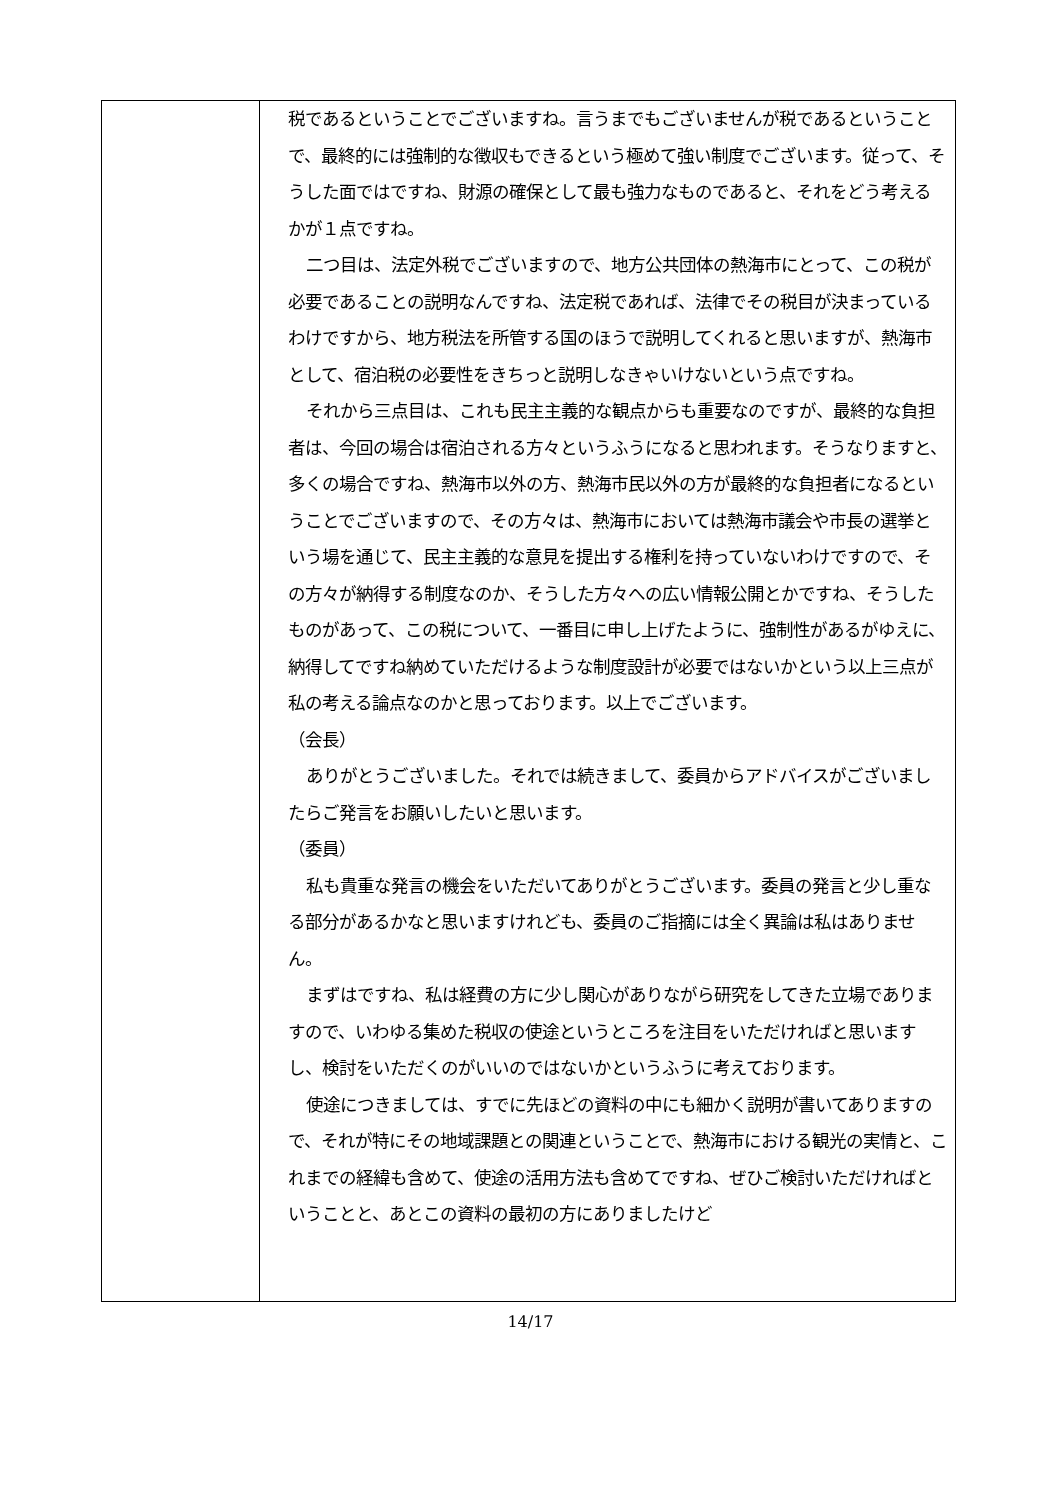| | 税であるということでございますね。言うまでもございませんが税であるということで、最終的には強制的な徴収もできるという極めて強い制度でございます。従って、そうした面ではですね、財源の確保として最も強力なものであると、それをどう考えるかが１点ですね。 二つ目は、法定外税でございますので、地方公共団体の熱海市にとって、この税が必要であることの説明なんですね、法定税であれば、法律でその税目が決まっているわけですから、地方税法を所管する国のほうで説明してくれると思いますが、熱海市として、宿泊税の必要性をきちっと説明しなきゃいけないという点ですね。 それから三点目は、これも民主主義的な観点からも重要なのですが、最終的な負担者は、今回の場合は宿泊される方々というふうになると思われます。そうなりますと、多くの場合ですね、熱海市以外の方、熱海市民以外の方が最終的な負担者になるということでございますので、その方々は、熱海市においては熱海市議会や市長の選挙という場を通じて、民主主義的な意見を提出する権利を持っていないわけですので、その方々が納得する制度なのか、そうした方々への広い情報公開とかですね、そうしたものがあって、この税について、一番目に申し上げたように、強制性があるがゆえに、納得してですね納めていただけるような制度設計が必要ではないかという以上三点が私の考える論点なのかと思っております。以上でございます。 （会長） ありがとうございました。それでは続きまして、委員からアドバイスがございましたらご発言をお願いしたいと思います。 （委員） 私も貴重な発言の機会をいただいてありがとうございます。委員の発言と少し重なる部分があるかなと思いますけれども、委員のご指摘には全く異論は私はありません。 まずはですね、私は経費の方に少し関心がありながら研究をしてきた立場でありますので、いわゆる集めた税収の使途というところを注目をいただければと思いますし、検討をいただくのがいいのではないかというふうに考えております。 使途につきましては、すでに先ほどの資料の中にも細かく説明が書いてありますので、それが特にその地域課題との関連ということで、熱海市における観光の実情と、これまでの経緯も含めて、使途の活用方法も含めてですね、ぜひご検討いただければということと、あとこの資料の最初の方にありましたけど |
14/17